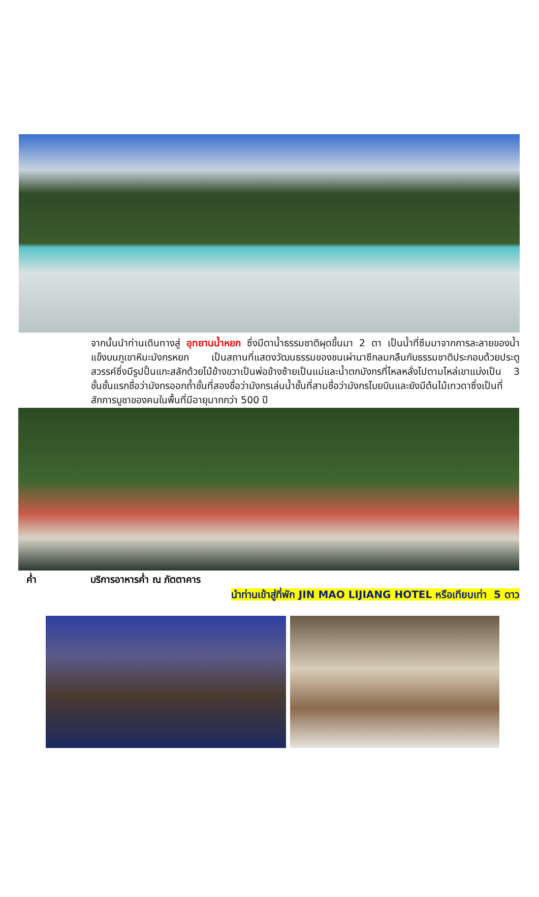จากนั้นนำท่านเดินทางสู่ อุทยานน้ำหยก ซึ่งมีตาน้ำธรรมชาติผุดขึ้นมา 2 ตา เป็นน้ำที่ซึมมาจากการละลายของน้ำแข็งบนภูเขาหิมะมังกรหยก เป็นสถานที่แสดงวัฒนธรรมของชนเผ่านาซีกลมกลืนกับธรรมชาติประกอบด้วยประตูสวรรค์ซึ่งมีรูปปั้นแกะสลักด้วยไม้ข้างขวาเป็นพ่อข้างซ้ายเป็นแม่และน้ำตกมังกรที่ไหลหลั่งไปตามไหล่เขาแบ่งเป็น 3 ชั้นชั้นแรกชื่อว่ามังกรออกถ้ำชั้นที่สองชื่อว่ามังกรเล่นน้ำชั้นที่สามชื่อว่ามังกรโบยบินและยังมีต้นไม้เทวดาซึ่งเป็นที่สักการบูชาของคนในพื้นที่มีอายุมากกว่า 500 ปี
ค่ำ บริการอาหารค่ำ ณ ภัตตาคาร
นำท่านเข้าสู่ที่พัก JIN MAO LIJIANG HOTEL หรือเทียบเท่า 5 ดาว